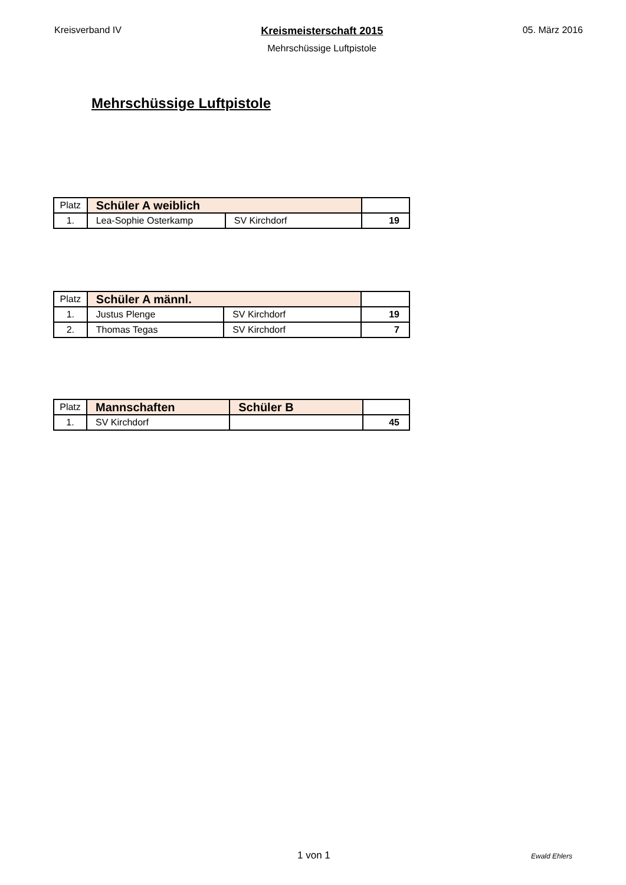Kreisverband IV Kreismeisterschaft 2015
Mehrschüssige Luftpistole
05. März 2016
Mehrschüssige Luftpistole
| Platz | Schüler A weiblich | | |
| 1. | Lea-Sophie Osterkamp | SV Kirchdorf | 19 |
| Platz | Schüler A männl. | | |
| 1. | Justus Plenge | SV Kirchdorf | 19 |
| 2. | Thomas Tegas | SV Kirchdorf | 7 |
| Platz | Mannschaften | Schüler B | |
| 1. | SV Kirchdorf | | 45 |
1 von 1 Ewald Ehlers